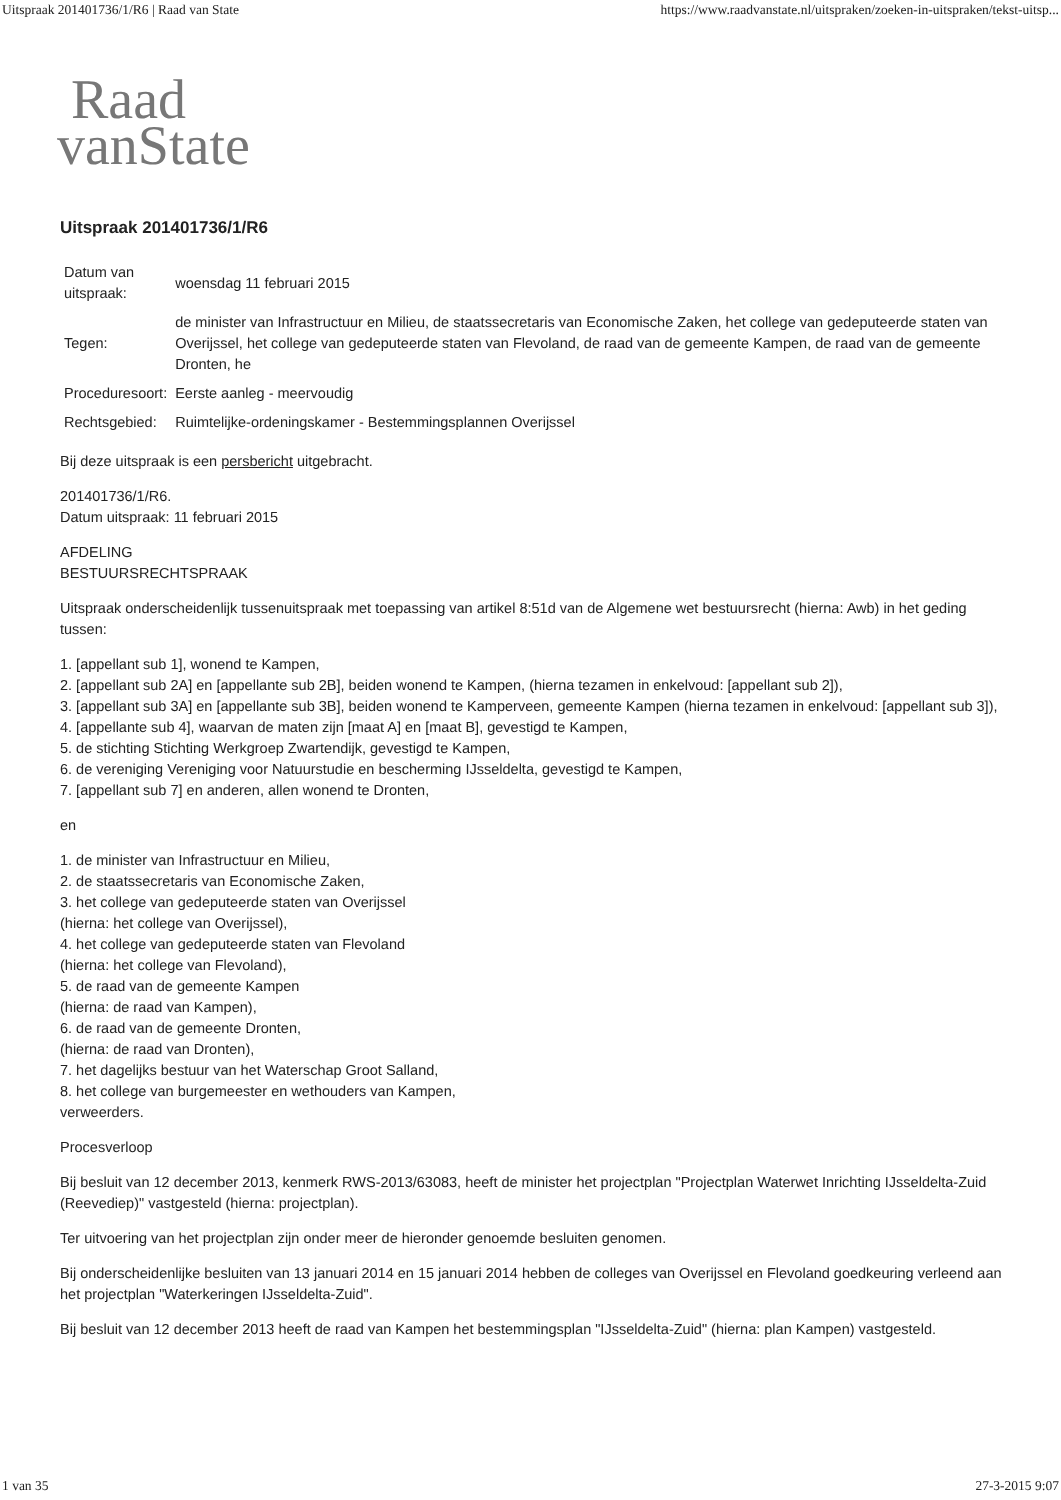Uitspraak 201401736/1/R6 | Raad van State https://www.raadvanstate.nl/uitspraken/zoeken-in-uitspraken/tekst-uitsp...
Raad
vanState
Uitspraak 201401736/1/R6
| Datum van uitspraak: | woensdag 11 februari 2015 |
| Tegen: | de minister van Infrastructuur en Milieu, de staatssecretaris van Economische Zaken, het college van gedeputeerde staten van Overijssel, het college van gedeputeerde staten van Flevoland, de raad van de gemeente Kampen, de raad van de gemeente Dronten, he |
| Proceduresoort: | Eerste aanleg - meervoudig |
| Rechtsgebied: | Ruimtelijke-ordeningskamer - Bestemmingsplannen Overijssel |
Bij deze uitspraak is een persbericht uitgebracht.
201401736/1/R6.
Datum uitspraak: 11 februari 2015
AFDELING
BESTUURSRECHTSPRAAK
Uitspraak onderscheidenlijk tussenuitspraak met toepassing van artikel 8:51d van de Algemene wet bestuursrecht (hierna: Awb) in het geding tussen:
1. [appellant sub 1], wonend te Kampen,
2. [appellant sub 2A] en [appellante sub 2B], beiden wonend te Kampen, (hierna tezamen in enkelvoud: [appellant sub 2]),
3. [appellant sub 3A] en [appellante sub 3B], beiden wonend te Kamperveen, gemeente Kampen (hierna tezamen in enkelvoud: [appellant sub 3]),
4. [appellante sub 4], waarvan de maten zijn [maat A] en [maat B], gevestigd te Kampen,
5. de stichting Stichting Werkgroep Zwartendijk, gevestigd te Kampen,
6. de vereniging Vereniging voor Natuurstudie en bescherming IJsseldelta, gevestigd te Kampen,
7. [appellant sub 7] en anderen, allen wonend te Dronten,
en
1. de minister van Infrastructuur en Milieu,
2. de staatssecretaris van Economische Zaken,
3. het college van gedeputeerde staten van Overijssel
(hierna: het college van Overijssel),
4. het college van gedeputeerde staten van Flevoland
(hierna: het college van Flevoland),
5. de raad van de gemeente Kampen
(hierna: de raad van Kampen),
6. de raad van de gemeente Dronten,
(hierna: de raad van Dronten),
7. het dagelijks bestuur van het Waterschap Groot Salland,
8. het college van burgemeester en wethouders van Kampen,
verweerders.
Procesverloop
Bij besluit van 12 december 2013, kenmerk RWS-2013/63083, heeft de minister het projectplan "Projectplan Waterwet Inrichting IJsseldelta-Zuid (Reevediep)" vastgesteld (hierna: projectplan).
Ter uitvoering van het projectplan zijn onder meer de hieronder genoemde besluiten genomen.
Bij onderscheidenlijke besluiten van 13 januari 2014 en 15 januari 2014 hebben de colleges van Overijssel en Flevoland goedkeuring verleend aan het projectplan "Waterkeringen IJsseldelta-Zuid".
Bij besluit van 12 december 2013 heeft de raad van Kampen het bestemmingsplan "IJsseldelta-Zuid" (hierna: plan Kampen) vastgesteld.
1 van 35 27-3-2015 9:07